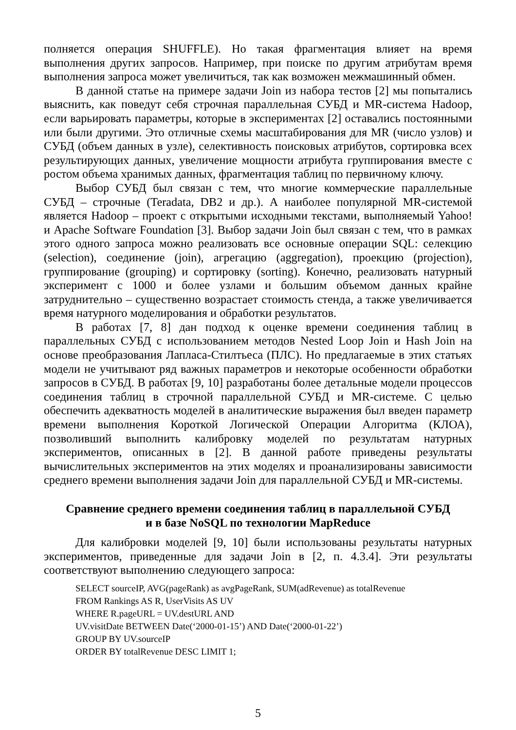полняется операция SHUFFLE). Но такая фрагментация влияет на время выполнения других запросов. Например, при поиске по другим атрибутам время выполнения запроса может увеличиться, так как возможен межмашинный обмен.
В данной статье на примере задачи Join из набора тестов [2] мы попытались выяснить, как поведут себя строчная параллельная СУБД и MR-система Hadoop, если варьировать параметры, которые в экспериментах [2] оставались постоянными или были другими. Это отличные схемы масштабирования для MR (число узлов) и СУБД (объем данных в узле), селективность поисковых атрибутов, сортировка всех результирующих данных, увеличение мощности атрибута группирования вместе с ростом объема хранимых данных, фрагментация таблиц по первичному ключу.
Выбор СУБД был связан с тем, что многие коммерческие параллельные СУБД – строчные (Teradata, DB2 и др.). А наиболее популярной MR-системой является Hadoop – проект с открытыми исходными текстами, выполняемый Yahoo! и Apache Software Foundation [3]. Выбор задачи Join был связан с тем, что в рамках этого одного запроса можно реализовать все основные операции SQL: селекцию (selection), соединение (join), агрегацию (aggregation), проекцию (projection), группирование (grouping) и сортировку (sorting). Конечно, реализовать натурный эксперимент с 1000 и более узлами и большим объемом данных крайне затруднительно – существенно возрастает стоимость стенда, а также увеличивается время натурного моделирования и обработки результатов.
В работах [7, 8] дан подход к оценке времени соединения таблиц в параллельных СУБД с использованием методов Nested Loop Join и Hash Join на основе преобразования Лапласа-Стилтьеса (ПЛС). Но предлагаемые в этих статьях модели не учитывают ряд важных параметров и некоторые особенности обработки запросов в СУБД. В работах [9, 10] разработаны более детальные модели процессов соединения таблиц в строчной параллельной СУБД и MR-системе. С целью обеспечить адекватность моделей в аналитические выражения был введен параметр времени выполнения Короткой Логической Операции Алгоритма (КЛОА), позволивший выполнить калибровку моделей по результатам натурных экспериментов, описанных в [2]. В данной работе приведены результаты вычислительных экспериментов на этих моделях и проанализированы зависимости среднего времени выполнения задачи Join для параллельной СУБД и MR-системы.
Сравнение среднего времени соединения таблиц в параллельной СУБД
и в базе NoSQL по технологии MapReduce
Для калибровки моделей [9, 10] были использованы результаты натурных экспериментов, приведенные для задачи Join в [2, п. 4.3.4]. Эти результаты соответствуют выполнению следующего запроса:
SELECT sourceIP, AVG(pageRank) as avgPageRank, SUM(adRevenue) as totalRevenue
FROM Rankings AS R, UserVisits AS UV
WHERE R.pageURL = UV.destURL AND
UV.visitDate BETWEEN Date(‘2000-01-15’) AND Date(‘2000-01-22’)
GROUP BY UV.sourceIP
ORDER BY totalRevenue DESC LIMIT 1;
5